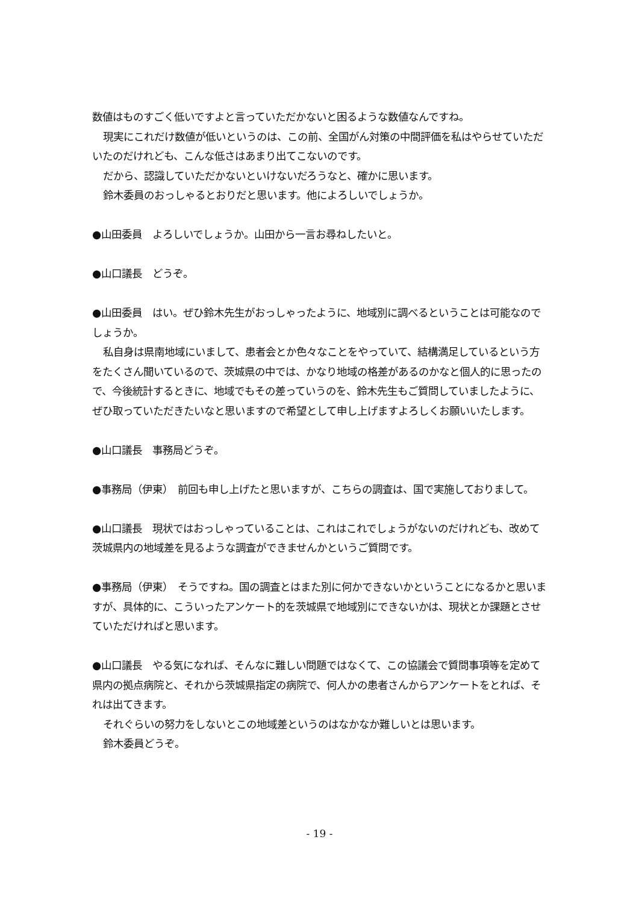数値はものすごく低いですよと言っていただかないと困るような数値なんですね。
現実にこれだけ数値が低いというのは、この前、全国がん対策の中間評価を私はやらせていただいたのだけれども、こんな低さはあまり出てこないのです。
だから、認識していただかないといけないだろうなと、確かに思います。
鈴木委員のおっしゃるとおりだと思います。他によろしいでしょうか。
●山田委員　よろしいでしょうか。山田から一言お尋ねしたいと。
●山口議長　どうぞ。
●山田委員　はい。ぜひ鈴木先生がおっしゃったように、地域別に調べるということは可能なのでしょうか。
私自身は県南地域にいまして、患者会とか色々なことをやっていて、結構満足しているという方をたくさん聞いているので、茨城県の中では、かなり地域の格差があるのかなと個人的に思ったので、今後統計するときに、地域でもその差っていうのを、鈴木先生もご質問していましたように、ぜひ取っていただきたいなと思いますので希望として申し上げますよろしくお願いいたします。
●山口議長　事務局どうぞ。
●事務局（伊東）　前回も申し上げたと思いますが、こちらの調査は、国で実施しておりまして。
●山口議長　現状ではおっしゃっていることは、これはこれでしょうがないのだけれども、改めて茨城県内の地域差を見るような調査ができませんかというご質問です。
●事務局（伊東）　そうですね。国の調査とはまた別に何かできないかということになるかと思いますが、具体的に、こういったアンケート的を茨城県で地域別にできないかは、現状とか課題とさせていただければと思います。
●山口議長　やる気になれば、そんなに難しい問題ではなくて、この協議会で質問事項等を定めて県内の拠点病院と、それから茨城県指定の病院で、何人かの患者さんからアンケートをとれば、それは出てきます。
それぐらいの努力をしないとこの地域差というのはなかなか難しいとは思います。
鈴木委員どうぞ。
- 19 -